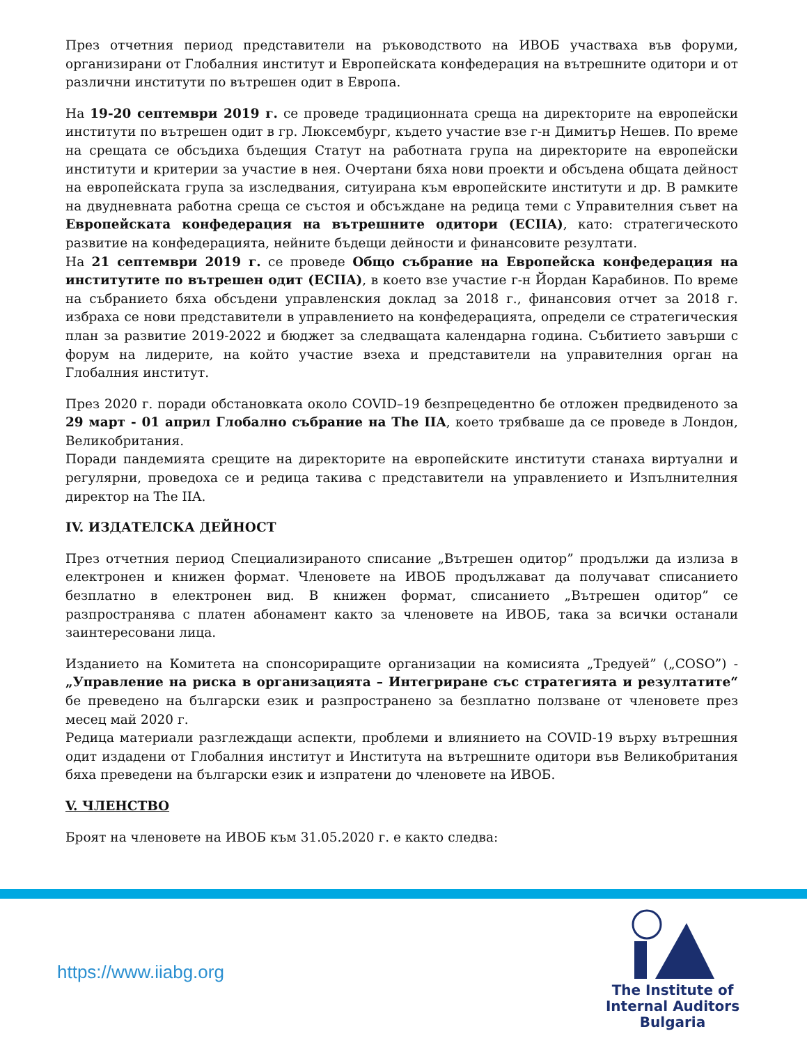През отчетния период представители на ръководството на ИВОБ участваха във форуми, организирани от Глобалния институт и Европейската конфедерация на вътрешните одитори и от различни институти по вътрешен одит в Европа.
На 19-20 септември 2019 г. се проведе традиционната среща на директорите на европейски институти по вътрешен одит в гр. Люксембург, където участие взе г-н Димитър Нешев. По време на срещата се обсъдиха бъдещия Статут на работната група на директорите на европейски институти и критерии за участие в нея. Очертани бяха нови проекти и обсъдена общата дейност на европейската група за изследвания, ситуирана към европейските институти и др. В рамките на двудневната работна среща се състоя и обсъждане на редица теми с Управителния съвет на Европейската конфедерация на вътрешните одитори (ECIIA), като: стратегическото развитие на конфедерацията, нейните бъдещи дейности и финансовите резултати.
На 21 септември 2019 г. се проведе Общо събрание на Европейска конфедерация на институтите по вътрешен одит (ECIIA), в което взе участие г-н Йордан Карабинов. По време на събранието бяха обсъдени управленския доклад за 2018 г., финансовия отчет за 2018 г. избраха се нови представители в управлението на конфедерацията, определи се стратегическия план за развитие 2019-2022 и бюджет за следващата календарна година. Събитието завърши с форум на лидерите, на който участие взеха и представители на управителния орган на Глобалния институт.
През 2020 г. поради обстановката около COVID–19 безпрецедентно бе отложен предвиденото за 29 март - 01 април Глобално събрание на The IIA, което трябваше да се проведе в Лондон, Великобритания.
Поради пандемията срещите на директорите на европейските институти станаха виртуални и регулярни, проведоха се и редица такива с представители на управлението и Изпълнителния директор на The IIA.
IV. ИЗДАТЕЛСКА ДЕЙНОСТ
През отчетния период Специализираното списание „Вътрешен одитор” продължи да излиза в електронен и книжен формат. Членовете на ИВОБ продължават да получават списанието безплатно в електронен вид. В книжен формат, списанието „Вътрешен одитор” се разпространява с платен абонамент както за членовете на ИВОБ, така за всички останали заинтересовани лица.
Изданието на Комитета на спонсориращите организации на комисията „Тредуей” („COSO”) - „Управление на риска в организацията – Интегриране със стратегията и резултатите“ бе преведено на български език и разпространено за безплатно ползване от членовете през месец май 2020 г.
Редица материали разглеждащи аспекти, проблеми и влиянието на COVID-19 върху вътрешния одит издадени от Глобалния институт и Института на вътрешните одитори във Великобритания бяха преведени на български език и изпратени до членовете на ИВОБ.
V. ЧЛЕНСТВО
Броят на членовете на ИВОБ към 31.05.2020 г. е както следва:
https://www.iiabg.org
The Institute of
Internal Auditors
Bulgaria